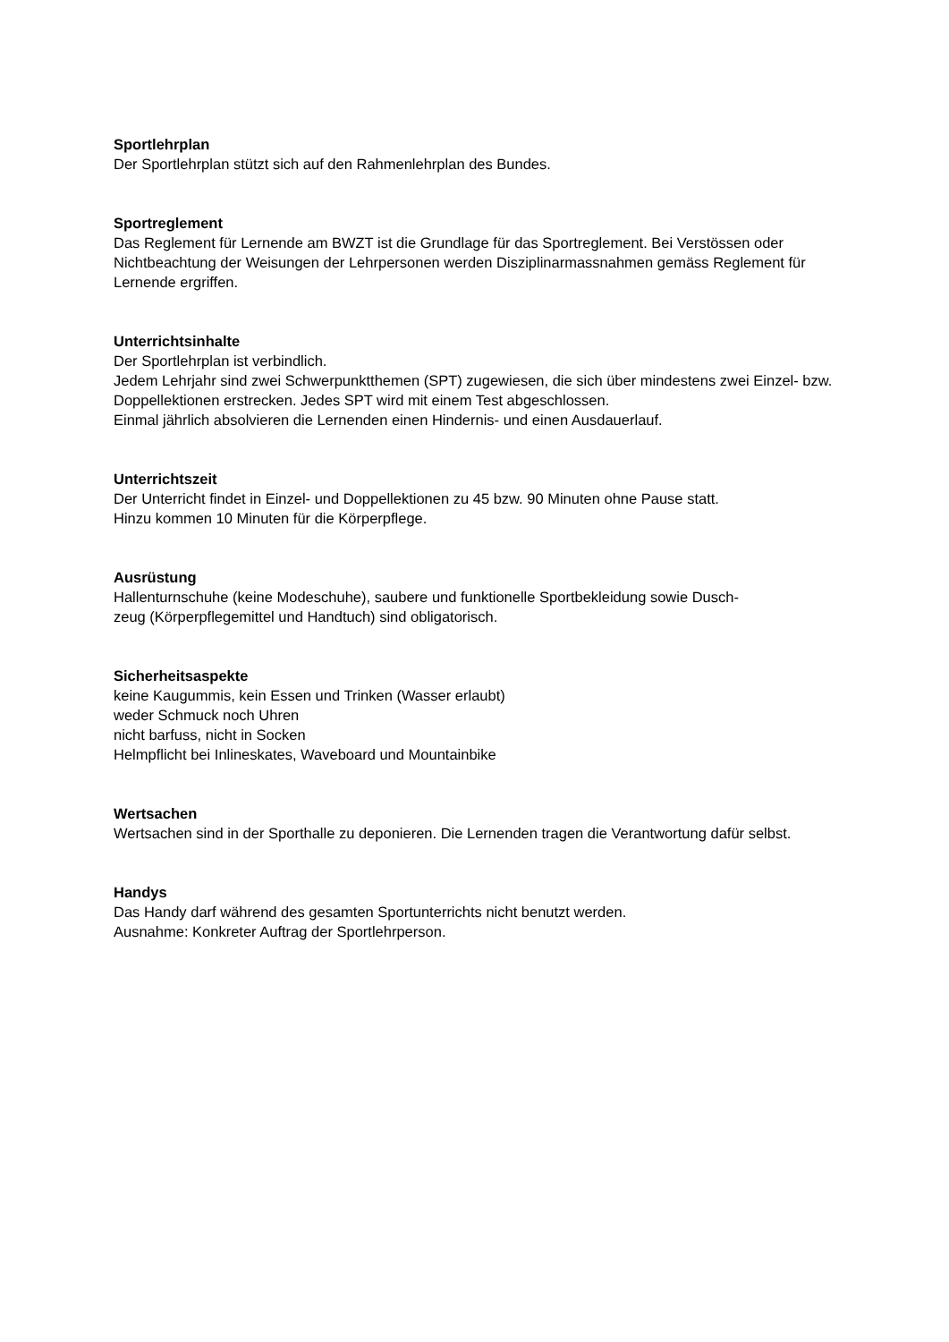Sportlehrplan
Der Sportlehrplan stützt sich auf den Rahmenlehrplan des Bundes.
Sportreglement
Das Reglement für Lernende am BWZT ist die Grundlage für das Sportreglement. Bei Verstössen oder Nichtbeachtung der Weisungen der Lehrpersonen werden Disziplinarmassnahmen gemäss Reglement für Lernende ergriffen.
Unterrichtsinhalte
Der Sportlehrplan ist verbindlich.
Jedem Lehrjahr sind zwei Schwerpunktthemen (SPT) zugewiesen, die sich über mindestens zwei Einzel- bzw. Doppellektionen erstrecken. Jedes SPT wird mit einem Test abgeschlossen.
Einmal jährlich absolvieren die Lernenden einen Hindernis- und einen Ausdauerlauf.
Unterrichtszeit
Der Unterricht findet in Einzel- und Doppellektionen zu 45 bzw. 90 Minuten ohne Pause statt.
Hinzu kommen 10 Minuten für die Körperpflege.
Ausrüstung
Hallenturnschuhe (keine Modeschuhe), saubere und funktionelle Sportbekleidung sowie Dusch-
zeug (Körperpflegemittel und Handtuch) sind obligatorisch.
Sicherheitsaspekte
keine Kaugummis, kein Essen und Trinken (Wasser erlaubt)
weder Schmuck noch Uhren
nicht barfuss, nicht in Socken
Helmpflicht bei Inlineskates, Waveboard und Mountainbike
Wertsachen
Wertsachen sind in der Sporthalle zu deponieren. Die Lernenden tragen die Verantwortung dafür selbst.
Handys
Das Handy darf während des gesamten Sportunterrichts nicht benutzt werden.
Ausnahme: Konkreter Auftrag der Sportlehrperson.